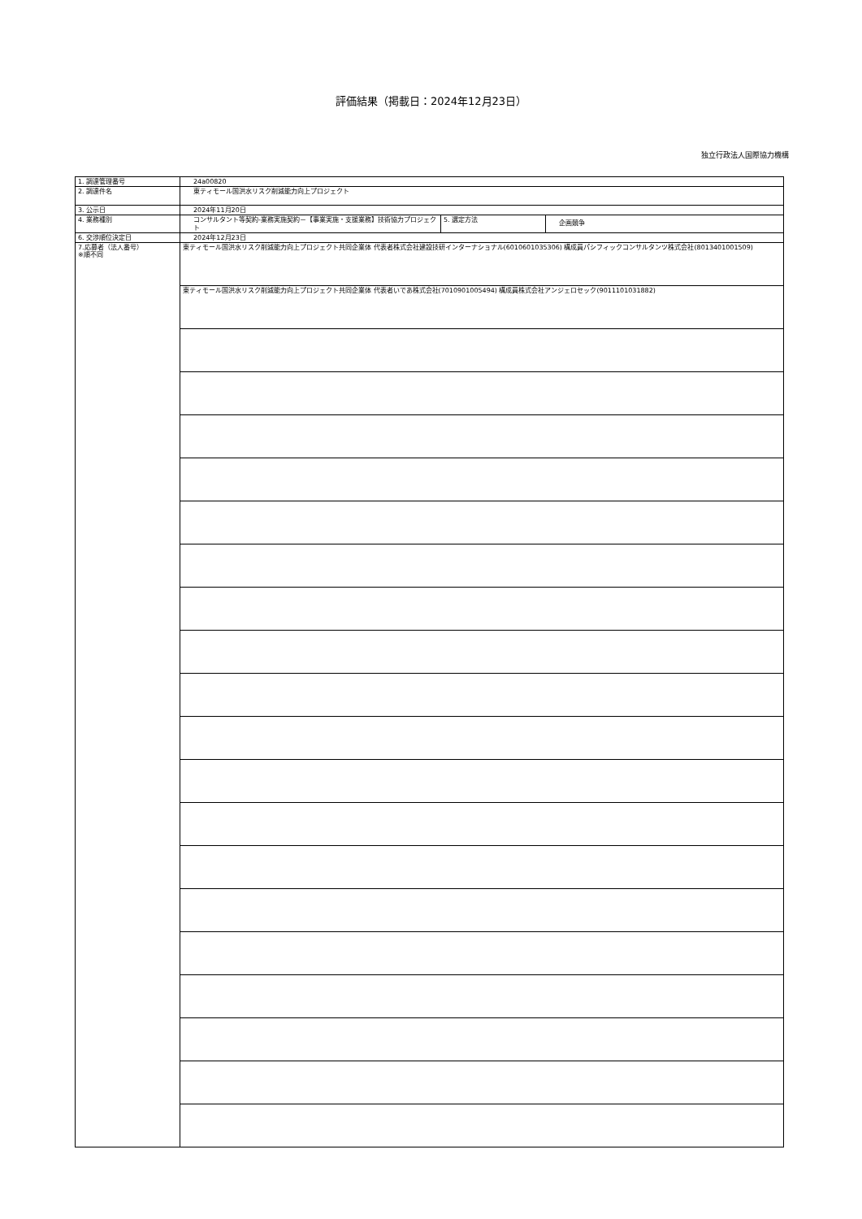評価結果（掲載日：2024年12月23日）
独立行政法人国際協力機構
| 1. 調達管理番号 | 24a00820 | | |
| 2. 調達件名 | 東ティモール国洪水リスク削減能力向上プロジェクト | | |
| 3. 公示日 | 2024年11月20日 | | |
| 4. 業務種別 | コンサルタント等契約-業務実施契約－【事業実施・支援業務】技術協力プロジェクト | 5. 選定方法 | 企画競争 |
| 6. 交渉順位決定日 | 2024年12月23日 | | |
| 7.応募者（法人番号） ※順不同 | 東ティモール国洪水リスク削減能力向上プロジェクト共同企業体 代表者株式会社建設技研インターナショナル(6010601035306) 構成員パシフィックコンサルタンツ株式会社(8013401001509) | | |
| | 東ティモール国洪水リスク削減能力向上プロジェクト共同企業体 代表者いであ株式会社(7010901005494) 構成員株式会社アンジェロセック(9011101031882) | | |